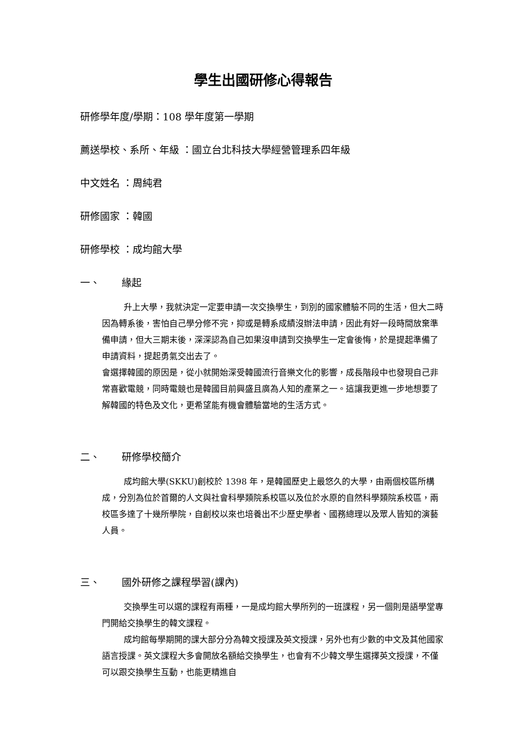學生出國研修心得報告
研修學年度/學期：108 學年度第一學期
薦送學校、系所、年級 ：國立台北科技大學經營管理系四年級
中文姓名 ：周純君
研修國家 ：韓國
研修學校 ：成均館大學
一、 緣起
升上大學，我就決定一定要申請一次交換學生，到別的國家體驗不同的生活，但大二時因為轉系後，害怕自己學分修不完，抑或是轉系成績沒辦法申請，因此有好一段時間放棄準備申請，但大三期末後，深深認為自己如果沒申請到交換學生一定會後悔，於是提起準備了申請資料，提起勇氣交出去了。
會選擇韓國的原因是，從小就開始深受韓國流行音樂文化的影響，成長階段中也發現自己非常喜歡電競，同時電競也是韓國目前興盛且廣為人知的產業之一。這讓我更進一步地想要了解韓國的特色及文化，更希望能有機會體驗當地的生活方式。
二、 研修學校簡介
成均館大學(SKKU)創校於 1398 年，是韓國歷史上最悠久的大學，由兩個校區所構成，分別為位於首爾的人文與社會科學類院系校區以及位於水原的自然科學類院系校區，兩校區多達了十幾所學院，自創校以來也培養出不少歷史學者、國務總理以及眾人皆知的演藝人員。
三、 國外研修之課程學習(課內)
交換學生可以選的課程有兩種，一是成均館大學所列的一班課程，另一個則是語學堂專門開給交換學生的韓文課程。
成均館每學期開的課大部分分為韓文授課及英文授課，另外也有少數的中文及其他國家語言授課。英文課程大多會開放名額給交換學生，也會有不少韓文學生選擇英文授課，不僅可以跟交換學生互動，也能更精進自